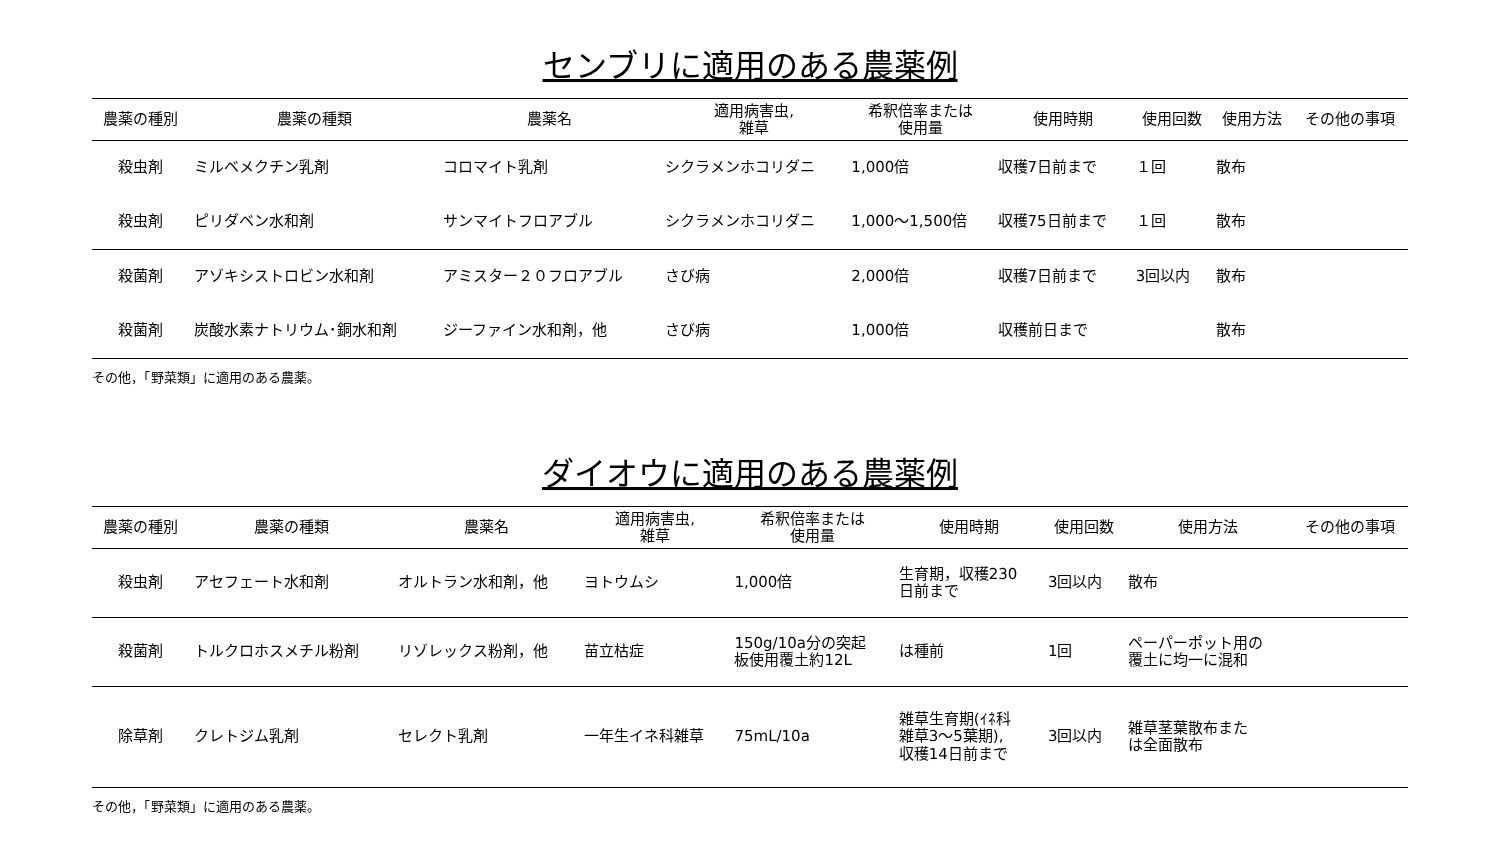センブリに適用のある農薬例
| 農薬の種別 | 農薬の種類 | 農薬名 | 適用病害虫, 雑草 | 希釈倍率または 使用量 | 使用時期 | 使用回数 | 使用方法 | その他の事項 |
| --- | --- | --- | --- | --- | --- | --- | --- | --- |
| 殺虫剤 | ミルベメクチン乳剤 | コロマイト乳剤 | シクラメンホコリダニ | 1,000倍 | 収穫7日前まで | １回 | 散布 | |
| 殺虫剤 | ピリダベン水和剤 | サンマイトフロアブル | シクラメンホコリダニ | 1,000～1,500倍 | 収穫75日前まで | １回 | 散布 | |
| 殺菌剤 | アゾキシストロビン水和剤 | アミスター２０フロアブル | さび病 | 2,000倍 | 収穫7日前まで | 3回以内 | 散布 | |
| 殺菌剤 | 炭酸水素ナトリウム･銅水和剤 | ジーファイン水和剤，他 | さび病 | 1,000倍 | 収穫前日まで | | 散布 | |
その他，「野菜類」に適用のある農薬。
ダイオウに適用のある農薬例
| 農薬の種別 | 農薬の種類 | 農薬名 | 適用病害虫, 雑草 | 希釈倍率または 使用量 | 使用時期 | 使用回数 | 使用方法 | その他の事項 |
| --- | --- | --- | --- | --- | --- | --- | --- | --- |
| 殺虫剤 | アセフェート水和剤 | オルトラン水和剤，他 | ヨトウムシ | 1,000倍 | 生育期，収穫230 日前まで | 3回以内 | 散布 | |
| 殺菌剤 | トルクロホスメチル粉剤 | リゾレックス粉剤，他 | 苗立枯症 | 150g/10a分の突起 板使用覆土約12L | は種前 | 1回 | ペーパーポット用の 覆土に均一に混和 | |
| 除草剤 | クレトジム乳剤 | セレクト乳剤 | 一年生イネ科雑草 | 75mL/10a | 雑草生育期(ｲﾈ科 雑草3～5葉期), 収穫14日前まで | 3回以内 | 雑草茎葉散布また は全面散布 | |
その他，「野菜類」に適用のある農薬。